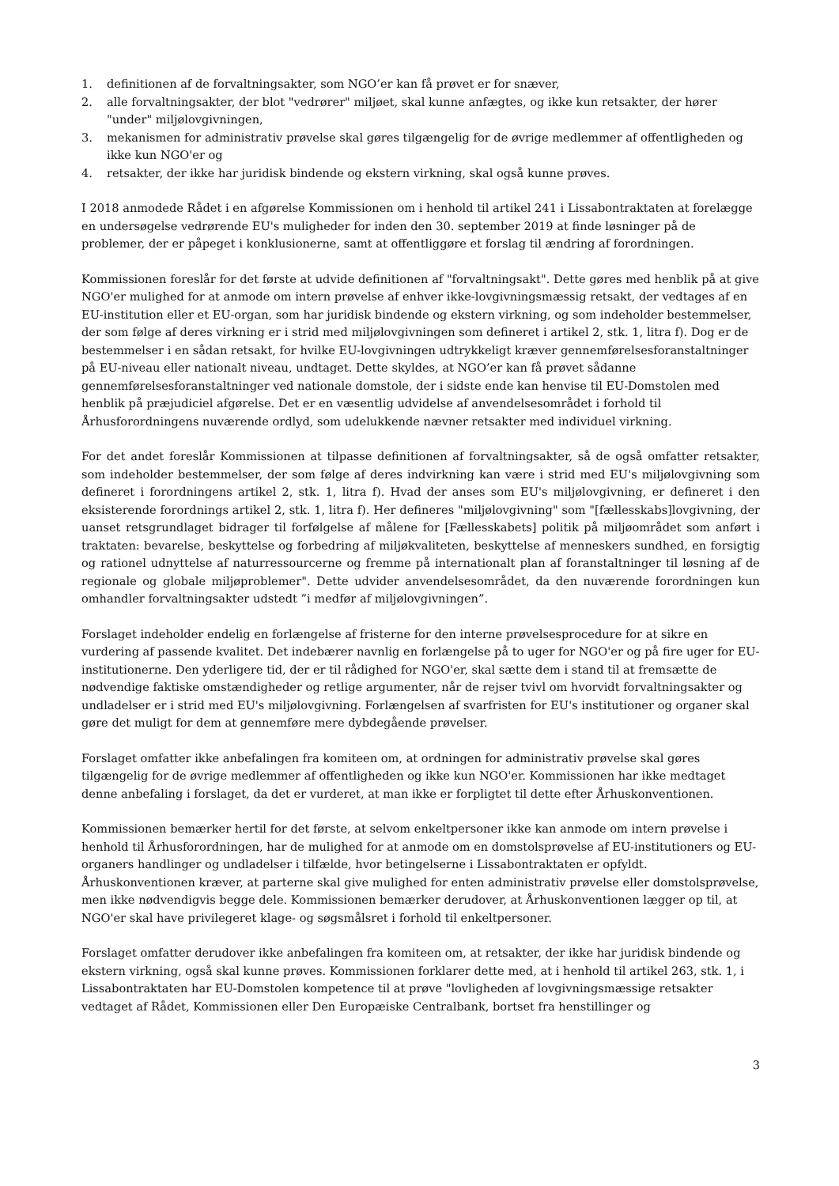1. definitionen af de forvaltningsakter, som NGO’er kan få prøvet er for snæver,
2. alle forvaltningsakter, der blot "vedrører" miljøet, skal kunne anfægtes, og ikke kun retsakter, der hører "under" miljølovgivningen,
3. mekanismen for administrativ prøvelse skal gøres tilgængelig for de øvrige medlemmer af offentligheden og ikke kun NGO'er og
4. retsakter, der ikke har juridisk bindende og ekstern virkning, skal også kunne prøves.
I 2018 anmodede Rådet i en afgørelse Kommissionen om i henhold til artikel 241 i Lissabontraktaten at forelægge en undersøgelse vedrørende EU's muligheder for inden den 30. september 2019 at finde løsninger på de problemer, der er påpeget i konklusionerne, samt at offentliggøre et forslag til ændring af forordningen.
Kommissionen foreslår for det første at udvide definitionen af "forvaltningsakt". Dette gøres med henblik på at give NGO'er mulighed for at anmode om intern prøvelse af enhver ikke-lovgivningsmæssig retsakt, der vedtages af en EU-institution eller et EU-organ, som har juridisk bindende og ekstern virkning, og som indeholder bestemmelser, der som følge af deres virkning er i strid med miljølovgivningen som defineret i artikel 2, stk. 1, litra f). Dog er de bestemmelser i en sådan retsakt, for hvilke EU-lovgivningen udtrykkeligt kræver gennemførelsesforanstaltninger på EU-niveau eller nationalt niveau, undtaget. Dette skyldes, at NGO’er kan få prøvet sådanne gennemførelsesforanstaltninger ved nationale domstole, der i sidste ende kan henvise til EU-Domstolen med henblik på præjudiciel afgørelse. Det er en væsentlig udvidelse af anvendelsesområdet i forhold til Århusforordningens nuværende ordlyd, som udelukkende nævner retsakter med individuel virkning.
For det andet foreslår Kommissionen at tilpasse definitionen af forvaltningsakter, så de også omfatter retsakter, som indeholder bestemmelser, der som følge af deres indvirkning kan være i strid med EU's miljølovgivning som defineret i forordningens artikel 2, stk. 1, litra f). Hvad der anses som EU's miljølovgivning, er defineret i den eksisterende forordnings artikel 2, stk. 1, litra f). Her defineres "miljølovgivning" som "[fællesskabs]lovgivning, der uanset retsgrundlaget bidrager til forfølgelse af målene for [Fællesskabets] politik på miljøområdet som anført i traktaten: bevarelse, beskyttelse og forbedring af miljøkvaliteten, beskyttelse af menneskers sundhed, en forsigtig og rationel udnyttelse af naturressourcerne og fremme på internationalt plan af foranstaltninger til løsning af de regionale og globale miljøproblemer". Dette udvider anvendelsesområdet, da den nuværende forordningen kun omhandler forvaltningsakter udstedt ”i medfør af miljølovgivningen”.
Forslaget indeholder endelig en forlængelse af fristerne for den interne prøvelsesprocedure for at sikre en vurdering af passende kvalitet. Det indebærer navnlig en forlængelse på to uger for NGO'er og på fire uger for EU-institutionerne. Den yderligere tid, der er til rådighed for NGO'er, skal sætte dem i stand til at fremsætte de nødvendige faktiske omstændigheder og retlige argumenter, når de rejser tvivl om hvorvidt forvaltningsakter og undladelser er i strid med EU's miljølovgivning. Forlængelsen af svarfristen for EU's institutioner og organer skal gøre det muligt for dem at gennemføre mere dybdegående prøvelser.
Forslaget omfatter ikke anbefalingen fra komiteen om, at ordningen for administrativ prøvelse skal gøres tilgængelig for de øvrige medlemmer af offentligheden og ikke kun NGO'er. Kommissionen har ikke medtaget denne anbefaling i forslaget, da det er vurderet, at man ikke er forpligtet til dette efter Århuskonventionen.
Kommissionen bemærker hertil for det første, at selvom enkeltpersoner ikke kan anmode om intern prøvelse i henhold til Århusforordningen, har de mulighed for at anmode om en domstolsprøvelse af EU-institutioners og EU-organers handlinger og undladelser i tilfælde, hvor betingelserne i Lissabontraktaten er opfyldt. Århuskonventionen kræver, at parterne skal give mulighed for enten administrativ prøvelse eller domstolsprøvelse, men ikke nødvendigvis begge dele. Kommissionen bemærker derudover, at Århuskonventionen lægger op til, at NGO'er skal have privilegeret klage- og søgsmålsret i forhold til enkeltpersoner.
Forslaget omfatter derudover ikke anbefalingen fra komiteen om, at retsakter, der ikke har juridisk bindende og ekstern virkning, også skal kunne prøves. Kommissionen forklarer dette med, at i henhold til artikel 263, stk. 1, i Lissabontraktaten har EU-Domstolen kompetence til at prøve "lovligheden af lovgivningsmæssige retsakter vedtaget af Rådet, Kommissionen eller Den Europæiske Centralbank, bortset fra henstillinger og
3